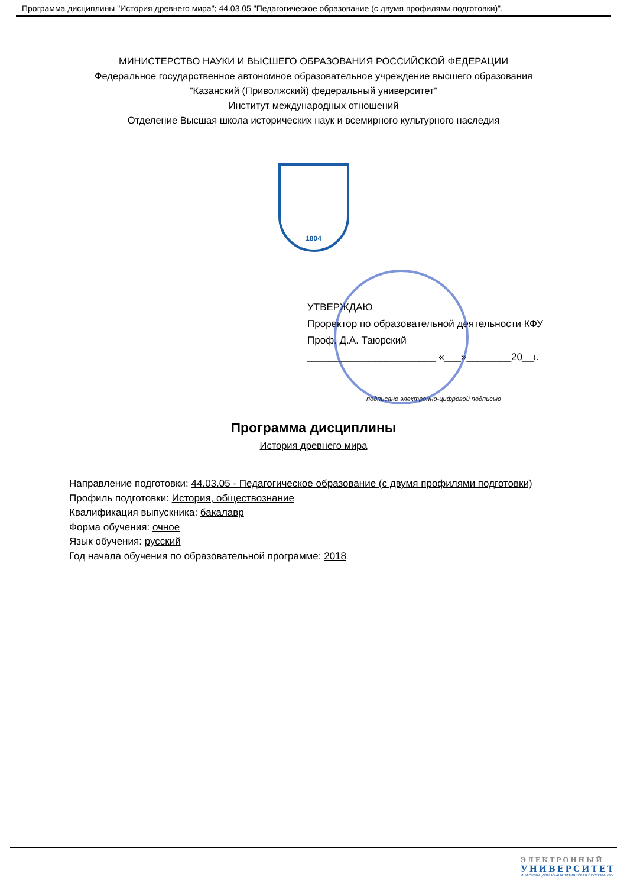Программа дисциплины "История древнего мира"; 44.03.05 "Педагогическое образование (с двумя профилями подготовки)".
МИНИСТЕРСТВО НАУКИ И ВЫСШЕГО ОБРАЗОВАНИЯ РОССИЙСКОЙ ФЕДЕРАЦИИ
Федеральное государственное автономное образовательное учреждение высшего образования
"Казанский (Приволжский) федеральный университет"
Институт международных отношений
Отделение Высшая школа исторических наук и всемирного культурного наследия
1804
УТВЕРЖДАЮ
Проректор по образовательной деятельности КФУ
Проф. Д.А. Таюрский
_______________________ «___»________20__г.
подписано электронно-цифровой подписью
Программа дисциплины
История древнего мира
Направление подготовки: 44.03.05 - Педагогическое образование (с двумя профилями подготовки)
Профиль подготовки: История, обществознание
Квалификация выпускника: бакалавр
Форма обучения: очное
Язык обучения: русский
Год начала обучения по образовательной программе: 2018
ЭЛЕКТРОННЫЙ
УНИВЕРСИТЕТ
ИНФОРМАЦИОННО-АНАЛИТИЧЕСКАЯ СИСТЕМА КФУ